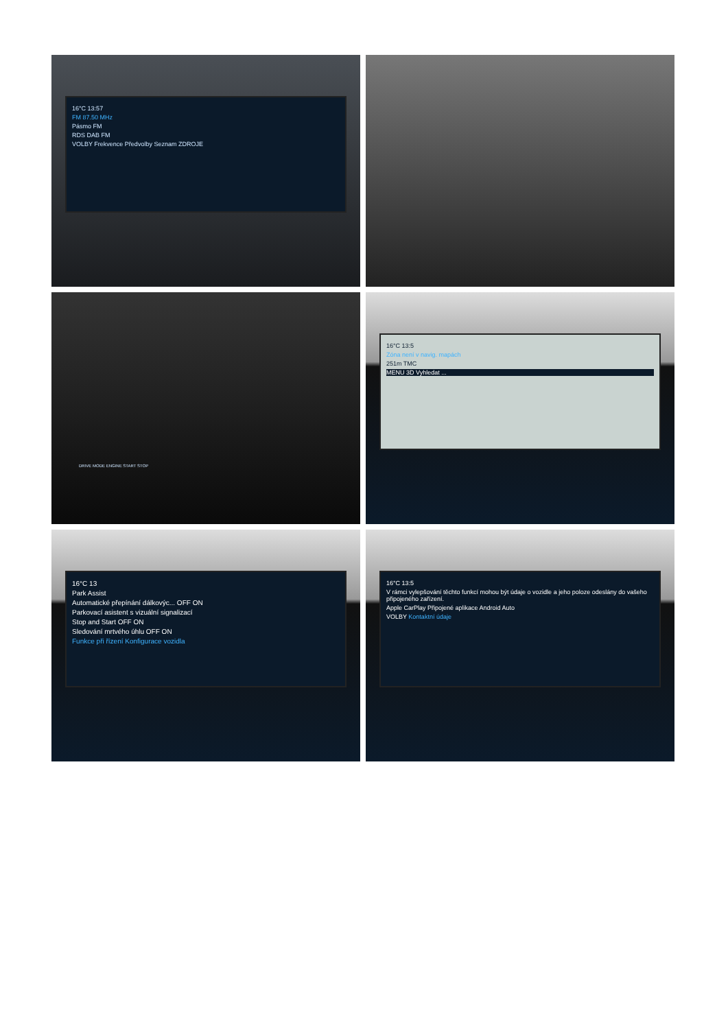16°C 13:57
FM 87.50 MHz
Pásmo FM
RDS DAB FM
VOLBY Frekvence Předvolby Seznam ZDROJE
DRIVE MODE ENGINE START STOP
16°C 13:5
Zóna není v navig. mapách
251m TMC
MENU 3D Vyhledat ...
16°C 13
Park Assist
Automatické přepínání dálkovýc... OFF ON
Parkovací asistent s vizuální signalizací
Stop and Start OFF ON
Sledování mrtvého úhlu OFF ON
Funkce při řízení Konfigurace vozidla
16°C 13:5
V rámci vylepšování těchto funkcí mohou být údaje o vozidle a jeho poloze odeslány do vašeho připojeného zařízení.
Apple CarPlay Připojené aplikace Android Auto
VOLBY Kontaktní údaje